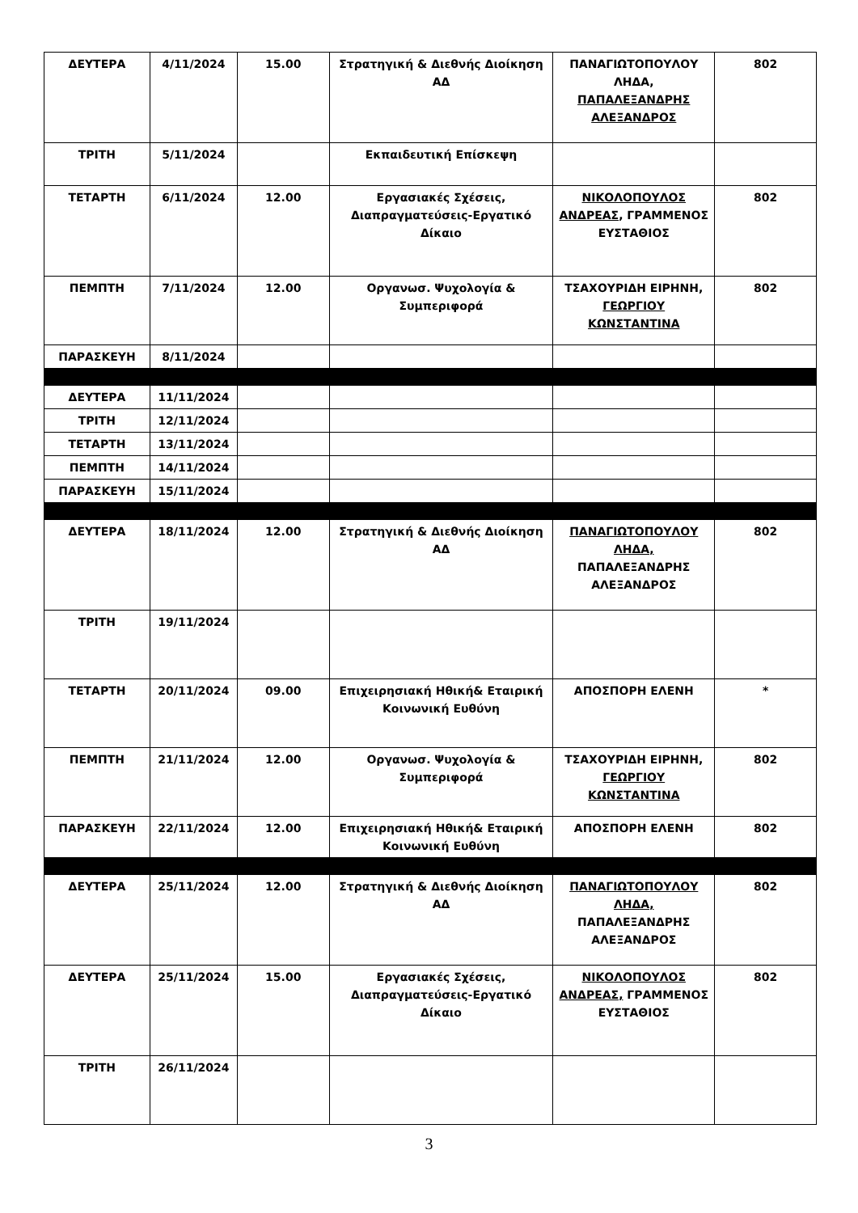| ΔΕΥΤΕΡΑ | 4/11/2024 | 15.00 | Στρατηγική & Διεθνής Διοίκηση ΑΔ | ΠΑΝΑΓΙΩΤΟΠΟΥΛΟΥ ΛΗΔΑ, ΠΑΠΑΛΕΞΑΝΔΡΗΣ ΑΛΕΞΑΝΔΡΟΣ | 802 |
| ΤΡΙΤΗ | 5/11/2024 | | Εκπαιδευτική Επίσκεψη | | |
| ΤΕΤΑΡΤΗ | 6/11/2024 | 12.00 | Εργασιακές Σχέσεις, Διαπραγματεύσεις-Εργατικό Δίκαιο | ΝΙΚΟΛΟΠΟΥΛΟΣ ΑΝΔΡΕΑΣ , ΓΡΑΜΜΕΝΟΣ ΕΥΣΤΑΘΙΟΣ | 802 |
| ΠΕΜΠΤΗ | 7/11/2024 | 12.00 | Οργανωσ. Ψυχολογία & Συμπεριφορά | ΤΣΑΧΟΥΡΙΔΗ ΕΙΡΗΝΗ, ΓΕΩΡΓΙΟΥ ΚΩΝΣΤΑΝΤΙΝΑ | 802 |
| ΠΑΡΑΣΚΕΥΗ | 8/11/2024 | | | | |
| ΔΕΥΤΕΡΑ | 11/11/2024 | | | | |
| ΤΡΙΤΗ | 12/11/2024 | | | | |
| ΤΕΤΑΡΤΗ | 13/11/2024 | | | | |
| ΠΕΜΠΤΗ | 14/11/2024 | | | | |
| ΠΑΡΑΣΚΕΥΗ | 15/11/2024 | | | | |
| ΔΕΥΤΕΡΑ | 18/11/2024 | 12.00 | Στρατηγική & Διεθνής Διοίκηση ΑΔ | ΠΑΝΑΓΙΩΤΟΠΟΥΛΟΥ ΛΗΔΑ, ΠΑΠΑΛΕΞΑΝΔΡΗΣ ΑΛΕΞΑΝΔΡΟΣ | 802 |
| ΤΡΙΤΗ | 19/11/2024 | | | | |
| ΤΕΤΑΡΤΗ | 20/11/2024 | 09.00 | Επιχειρησιακή Ηθική& Εταιρική Κοινωνική Ευθύνη | ΑΠΟΣΠΟΡΗ ΕΛΕΝΗ | * |
| ΠΕΜΠΤΗ | 21/11/2024 | 12.00 | Οργανωσ. Ψυχολογία & Συμπεριφορά | ΤΣΑΧΟΥΡΙΔΗ ΕΙΡΗΝΗ, ΓΕΩΡΓΙΟΥ ΚΩΝΣΤΑΝΤΙΝΑ | 802 |
| ΠΑΡΑΣΚΕΥΗ | 22/11/2024 | 12.00 | Επιχειρησιακή Ηθική& Εταιρική Κοινωνική Ευθύνη | ΑΠΟΣΠΟΡΗ ΕΛΕΝΗ | 802 |
| ΔΕΥΤΕΡΑ | 25/11/2024 | 12.00 | Στρατηγική & Διεθνής Διοίκηση ΑΔ | ΠΑΝΑΓΙΩΤΟΠΟΥΛΟΥ ΛΗΔΑ, ΠΑΠΑΛΕΞΑΝΔΡΗΣ ΑΛΕΞΑΝΔΡΟΣ | 802 |
| ΔΕΥΤΕΡΑ | 25/11/2024 | 15.00 | Εργασιακές Σχέσεις, Διαπραγματεύσεις-Εργατικό Δίκαιο | ΝΙΚΟΛΟΠΟΥΛΟΣ ΑΝΔΡΕΑΣ, ΓΡΑΜΜΕΝΟΣ ΕΥΣΤΑΘΙΟΣ | 802 |
| ΤΡΙΤΗ | 26/11/2024 | | | | |
3